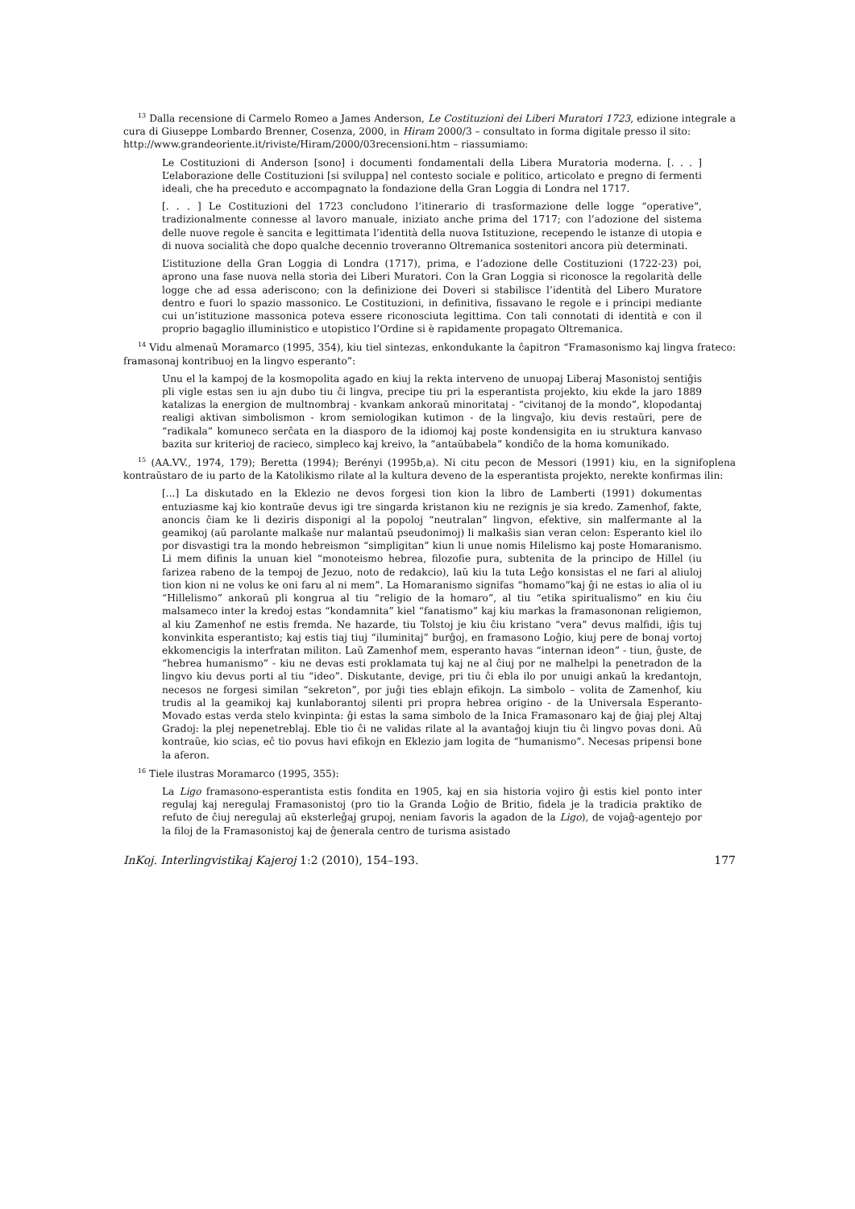<sup>13</sup> Dalla recensione di Carmelo Romeo a James Anderson, Le Costituzioni dei Liberi Muratori 1723, edizione integrale a cura di Giuseppe Lombardo Brenner, Cosenza, 2000, in Hiram 2000/3 – consultato in forma digitale presso il sito:
http://www.grandeoriente.it/riviste/Hiram/2000/03recensioni.htm – riassumiamo:
Le Costituzioni di Anderson [sono] i documenti fondamentali della Libera Muratoria moderna. [. . . ] L’elaborazione delle Costituzioni [si sviluppa] nel contesto sociale e politico, articolato e pregno di fermenti ideali, che ha preceduto e accompagnato la fondazione della Gran Loggia di Londra nel 1717.
[. . . ] Le Costituzioni del 1723 concludono l’itinerario di trasformazione delle logge “operative”, tradizionalmente connesse al lavoro manuale, iniziato anche prima del 1717; con l’adozione del sistema delle nuove regole è sancita e legittimata l’identità della nuova Istituzione, recependo le istanze di utopia e di nuova socialità che dopo qualche decennio troveranno Oltremanica sostenitori ancora più determinati.
L’istituzione della Gran Loggia di Londra (1717), prima, e l’adozione delle Costituzioni (1722-23) poi, aprono una fase nuova nella storia dei Liberi Muratori. Con la Gran Loggia si riconosce la regolarità delle logge che ad essa aderiscono; con la definizione dei Doveri si stabilisce l’identità del Libero Muratore dentro e fuori lo spazio massonico. Le Costituzioni, in definitiva, fissavano le regole e i principi mediante cui un’istituzione massonica poteva essere riconosciuta legittima. Con tali connotati di identità e con il proprio bagaglio illuministico e utopistico l’Ordine si è rapidamente propagato Oltremanica.
<sup>14</sup> Vidu almenaŭ Moramarco (1995, 354), kiu tiel sintezas, enkondukante la ĉapitron “Framasonismo kaj lingva frateco: framasonaj kontribuoj en la lingvo esperanto”:
Unu el la kampoj de la kosmopolita agado en kiuj la rekta interveno de unuopaj Liberaj Masonistoj sentiĝis pli vigle estas sen iu ajn dubo tiu ĉi lingva, precipe tiu pri la esperantista projekto, kiu ekde la jaro 1889 katalizas la energion de multnombraj - kvankam ankoraŭ minoritataj - “civitanoj de la mondo”, klopodantaj realigi aktivan simbolismon - krom semiologikan kutimon - de la lingvaĵo, kiu devis restaŭri, pere de “radikala” komuneco serĉata en la diasporo de la idiomoj kaj poste kondensigita en iu struktura kanvaso bazita sur kriterioj de racieco, simpleco kaj kreivo, la “antaŭbabela” kondiĉo de la homa komunikado.
<sup>15</sup> (AA.VV., 1974, 179); Beretta (1994); Berényi (1995b,a). Ni citu pecon de Messori (1991) kiu, en la signifoplena kontraŭstaro de iu parto de la Katolikismo rilate al la kultura deveno de la esperantista projekto, nerekte konfirmas ilin:
[...] La diskutado en la Eklezio ne devos forgesi tion kion la libro de Lamberti (1991) dokumentas entuziasme kaj kio kontraŭe devus igi tre singarda kristanon kiu ne rezignis je sia kredo. Zamenhof, fakte, anoncis ĉiam ke li deziris disponigi al la popoloj “neutralan” lingvon, efektive, sin malfermante al la geamikoj (aŭ parolante malkaŝe nur malantaŭ pseudonimoj) li malkaŝis sian veran celon: Esperanto kiel ilo por disvastigi tra la mondo hebreismon “simpligitan” kiun li unue nomis Hilelismo kaj poste Homaranismo. Li mem difinis la unuan kiel “monoteismo hebrea, filozofie pura, subtenita de la principo de Hillel (iu farizea rabeno de la tempoj de Jezuo, noto de redakcio), laŭ kiu la tuta Leĝo konsistas el ne fari al aliuloj tion kion ni ne volus ke oni faru al ni mem”. La Homaranismo signifas “homamo”kaj ĝi ne estas io alia ol iu “Hillelismo” ankoraŭ pli kongrua al tiu “religio de la homaro”, al tiu “etika spiritualismo” en kiu ĉiu malsameco inter la kredoj estas “kondamnita” kiel “fanatismo” kaj kiu markas la framasononan religiemon, al kiu Zamenhof ne estis fremda. Ne hazarde, tiu Tolstoj je kiu ĉiu kristano “vera” devus malfidi, iĝis tuj konvinkita esperantisto; kaj estis tiaj tiuj “iluminitaj” burĝoj, en framasono Loĝio, kiuj pere de bonaj vortoj ekkomencigis la interfratan militon. Laŭ Zamenhof mem, esperanto havas “internan ideon” - tiun, ĝuste, de “hebrea humanismo” - kiu ne devas esti proklamata tuj kaj ne al ĉiuj por ne malhelpi la penetradon de la lingvo kiu devus porti al tiu “ideo”. Diskutante, devige, pri tiu ĉi ebla ilo por unuigi ankaŭ la kredantojn, necesos ne forgesi similan “sekreton”, por juĝi ties eblajn efikojn. La simbolo – volita de Zamenhof, kiu trudis al la geamikoj kaj kunlaborantoj silenti pri propra hebrea origino - de la Universala Esperanto-Movado estas verda stelo kvinpinta: ĝi estas la sama simbolo de la Inica Framasonaro kaj de ĝiaj plej Altaj Gradoj: la plej nepenetreblaj. Eble tio ĉi ne validas rilate al la avantaĝoj kiujn tiu ĉi lingvo povas doni. Aŭ kontraŭe, kio scias, eĉ tio povus havi efikojn en Eklezio jam logita de “humanismo”. Necesas pripensi bone la aferon.
<sup>16</sup> Tiele ilustras Moramarco (1995, 355):
La Ligo framasono-esperantista estis fondita en 1905, kaj en sia historia vojiro ĝi estis kiel ponto inter regulaj kaj neregulaj Framasonistoj (pro tio la Granda Loĝio de Britio, fidela je la tradicia praktiko de refuto de ĉiuj neregulaj aŭ eksterleĝaj grupoj, neniam favoris la agadon de la Ligo), de vojaĝ-agentejo por la filoj de la Framasonistoj kaj de ĝenerala centro de turisma asistado
InKoj. Interlingvistikaj Kajeroj 1:2 (2010), 154–193. 177